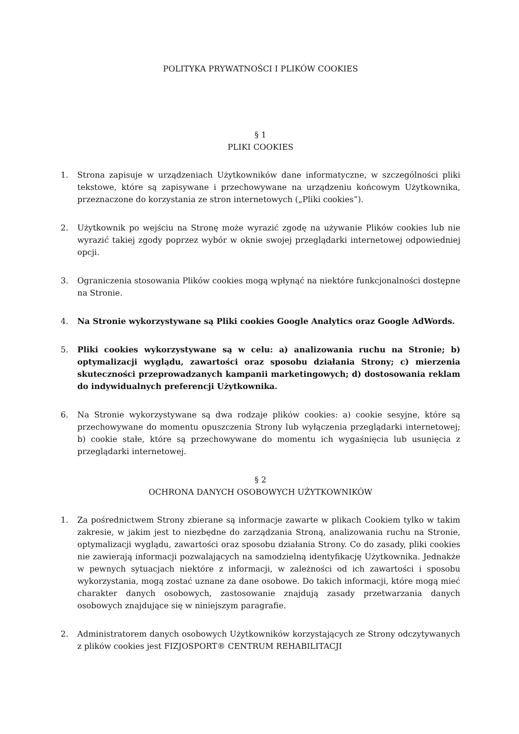POLITYKA PRYWATNOŚCI I PLIKÓW COOKIES
§ 1
PLIKI COOKIES
1. Strona zapisuje w urządzeniach Użytkowników dane informatyczne, w szczególności pliki tekstowe, które są zapisywane i przechowywane na urządzeniu końcowym Użytkownika, przeznaczone do korzystania ze stron internetowych („Pliki cookies”).
2. Użytkownik po wejściu na Stronę może wyrazić zgodę na używanie Plików cookies lub nie wyrazić takiej zgody poprzez wybór w oknie swojej przeglądarki internetowej odpowiedniej opcji.
3. Ograniczenia stosowania Plików cookies mogą wpłynąć na niektóre funkcjonalności dostępne na Stronie.
4. Na Stronie wykorzystywane są Pliki cookies Google Analytics oraz Google AdWords.
5. Pliki cookies wykorzystywane są w celu: a) analizowania ruchu na Stronie; b) optymalizacji wyglądu, zawartości oraz sposobu działania Strony; c) mierzenia skuteczności przeprowadzanych kampanii marketingowych; d) dostosowania reklam do indywidualnych preferencji Użytkownika.
6. Na Stronie wykorzystywane są dwa rodzaje plików cookies: a) cookie sesyjne, które są przechowywane do momentu opuszczenia Strony lub wyłączenia przeglądarki internetowej; b) cookie stałe, które są przechowywane do momentu ich wygaśnięcia lub usunięcia z przeglądarki internetowej.
§ 2
OCHRONA DANYCH OSOBOWYCH UŻYTKOWNIKÓW
1. Za pośrednictwem Strony zbierane są informacje zawarte w plikach Cookiem tylko w takim zakresie, w jakim jest to niezbędne do zarządzania Stroną, analizowania ruchu na Stronie, optymalizacji wyglądu, zawartości oraz sposobu działania Strony. Co do zasady, pliki cookies nie zawierają informacji pozwalających na samodzielną identyfikację Użytkownika. Jednakże w pewnych sytuacjach niektóre z informacji, w zależności od ich zawartości i sposobu wykorzystania, mogą zostać uznane za dane osobowe. Do takich informacji, które mogą mieć charakter danych osobowych, zastosowanie znajdują zasady przetwarzania danych osobowych znajdujące się w niniejszym paragrafie.
2. Administratorem danych osobowych Użytkowników korzystających ze Strony odczytywanych z plików cookies jest FIZJOSPORT® CENTRUM REHABILITACJI